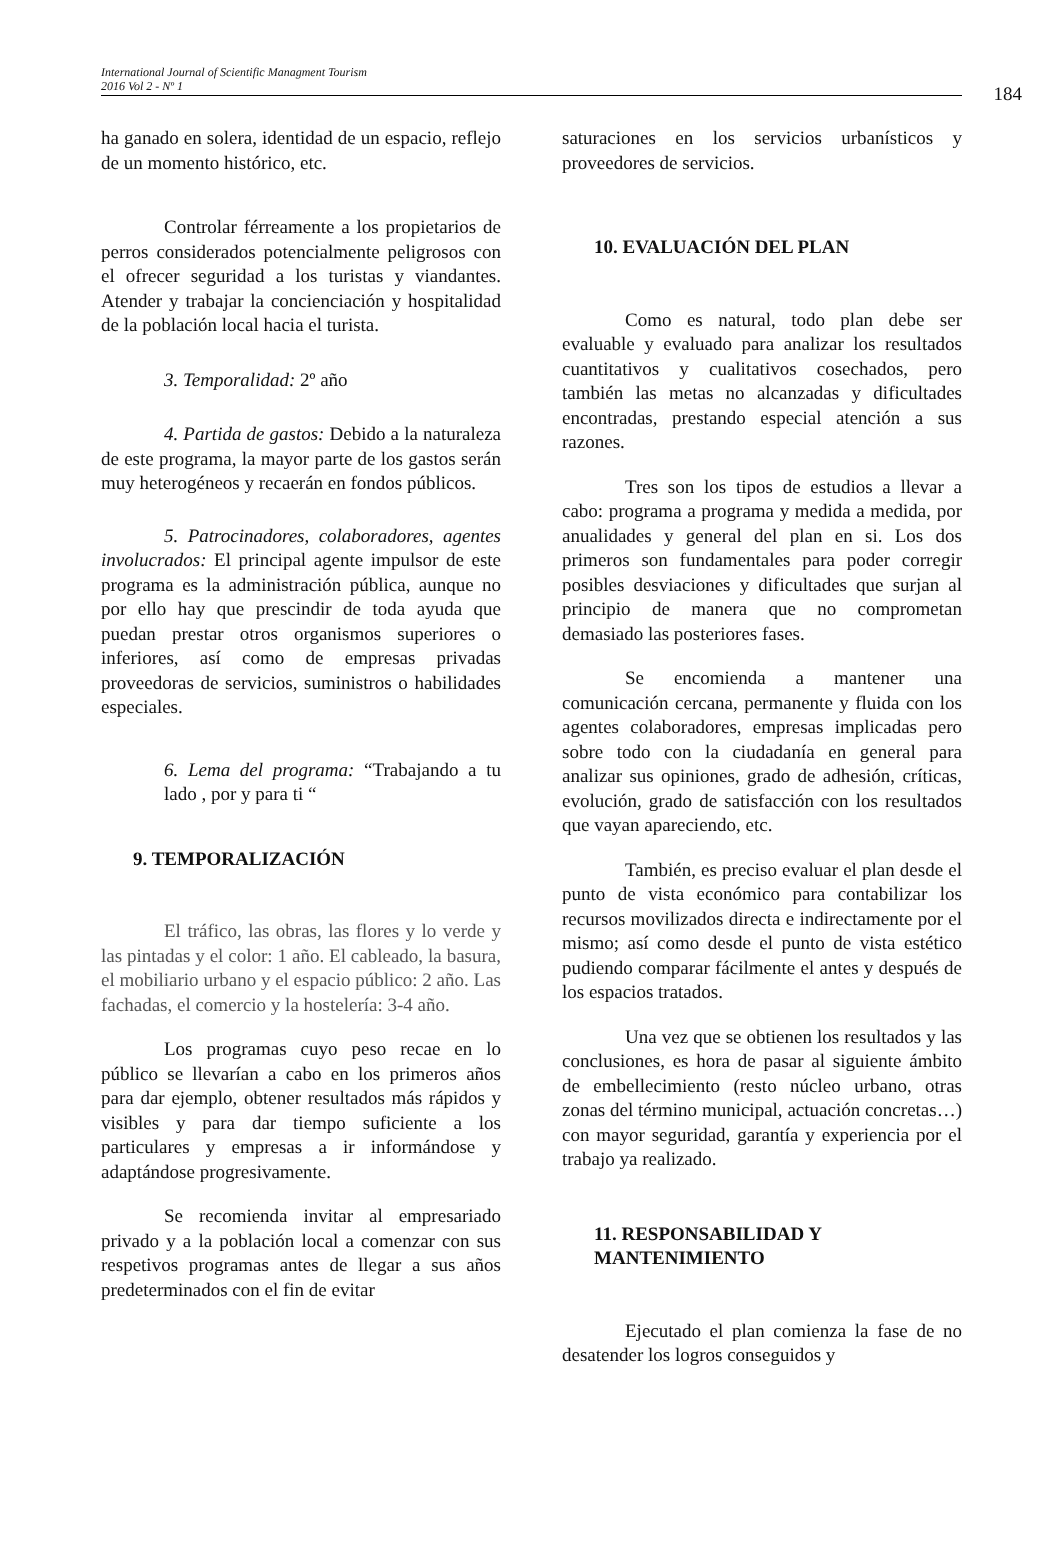International Journal of Scientific Managment Tourism
2016 Vol 2 - Nº 1
184
ha ganado en solera, identidad de un espacio, reflejo de un momento histórico, etc.
Controlar férreamente a los propietarios de perros considerados potencialmente peligrosos con el ofrecer seguridad a los turistas y viandantes. Atender y trabajar la concienciación y hospitalidad de la población local hacia el turista.
3. Temporalidad: 2º año
4. Partida de gastos: Debido a la naturaleza de este programa, la mayor parte de los gastos serán muy heterogéneos y recaerán en fondos públicos.
5. Patrocinadores, colaboradores, agentes involucrados: El principal agente impulsor de este programa es la administración pública, aunque no por ello hay que prescindir de toda ayuda que puedan prestar otros organismos superiores o inferiores, así como de empresas privadas proveedoras de servicios, suministros o habilidades especiales.
6. Lema del programa: “Trabajando a tu lado , por y para ti “
9. TEMPORALIZACIÓN
El tráfico, las obras, las flores y lo verde y las pintadas y el color: 1 año. El cableado, la basura, el mobiliario urbano y el espacio público: 2 año. Las fachadas, el comercio y la hostelería: 3-4 año.
Los programas cuyo peso recae en lo público se llevarían a cabo en los primeros años para dar ejemplo, obtener resultados más rápidos y visibles y para dar tiempo suficiente a los particulares y empresas a ir informándose y adaptándose progresivamente.
Se recomienda invitar al empresariado privado y a la población local a comenzar con sus respetivos programas antes de llegar a sus años predeterminados con el fin de evitar
saturaciones en los servicios urbanísticos y proveedores de servicios.
10. EVALUACIÓN DEL PLAN
Como es natural, todo plan debe ser evaluable y evaluado para analizar los resultados cuantitativos y cualitativos cosechados, pero también las metas no alcanzadas y dificultades encontradas, prestando especial atención a sus razones.
Tres son los tipos de estudios a llevar a cabo: programa a programa y medida a medida, por anualidades y general del plan en si. Los dos primeros son fundamentales para poder corregir posibles desviaciones y dificultades que surjan al principio de manera que no comprometan demasiado las posteriores fases.
Se encomienda a mantener una comunicación cercana, permanente y fluida con los agentes colaboradores, empresas implicadas pero sobre todo con la ciudadanía en general para analizar sus opiniones, grado de adhesión, críticas, evolución, grado de satisfacción con los resultados que vayan apareciendo, etc.
También, es preciso evaluar el plan desde el punto de vista económico para contabilizar los recursos movilizados directa e indirectamente por el mismo; así como desde el punto de vista estético pudiendo comparar fácilmente el antes y después de los espacios tratados.
Una vez que se obtienen los resultados y las conclusiones, es hora de pasar al siguiente ámbito de embellecimiento (resto núcleo urbano, otras zonas del término municipal, actuación concretas…) con mayor seguridad, garantía y experiencia por el trabajo ya realizado.
11. RESPONSABILIDAD Y MANTENIMIENTO
Ejecutado el plan comienza la fase de no desatender los logros conseguidos y